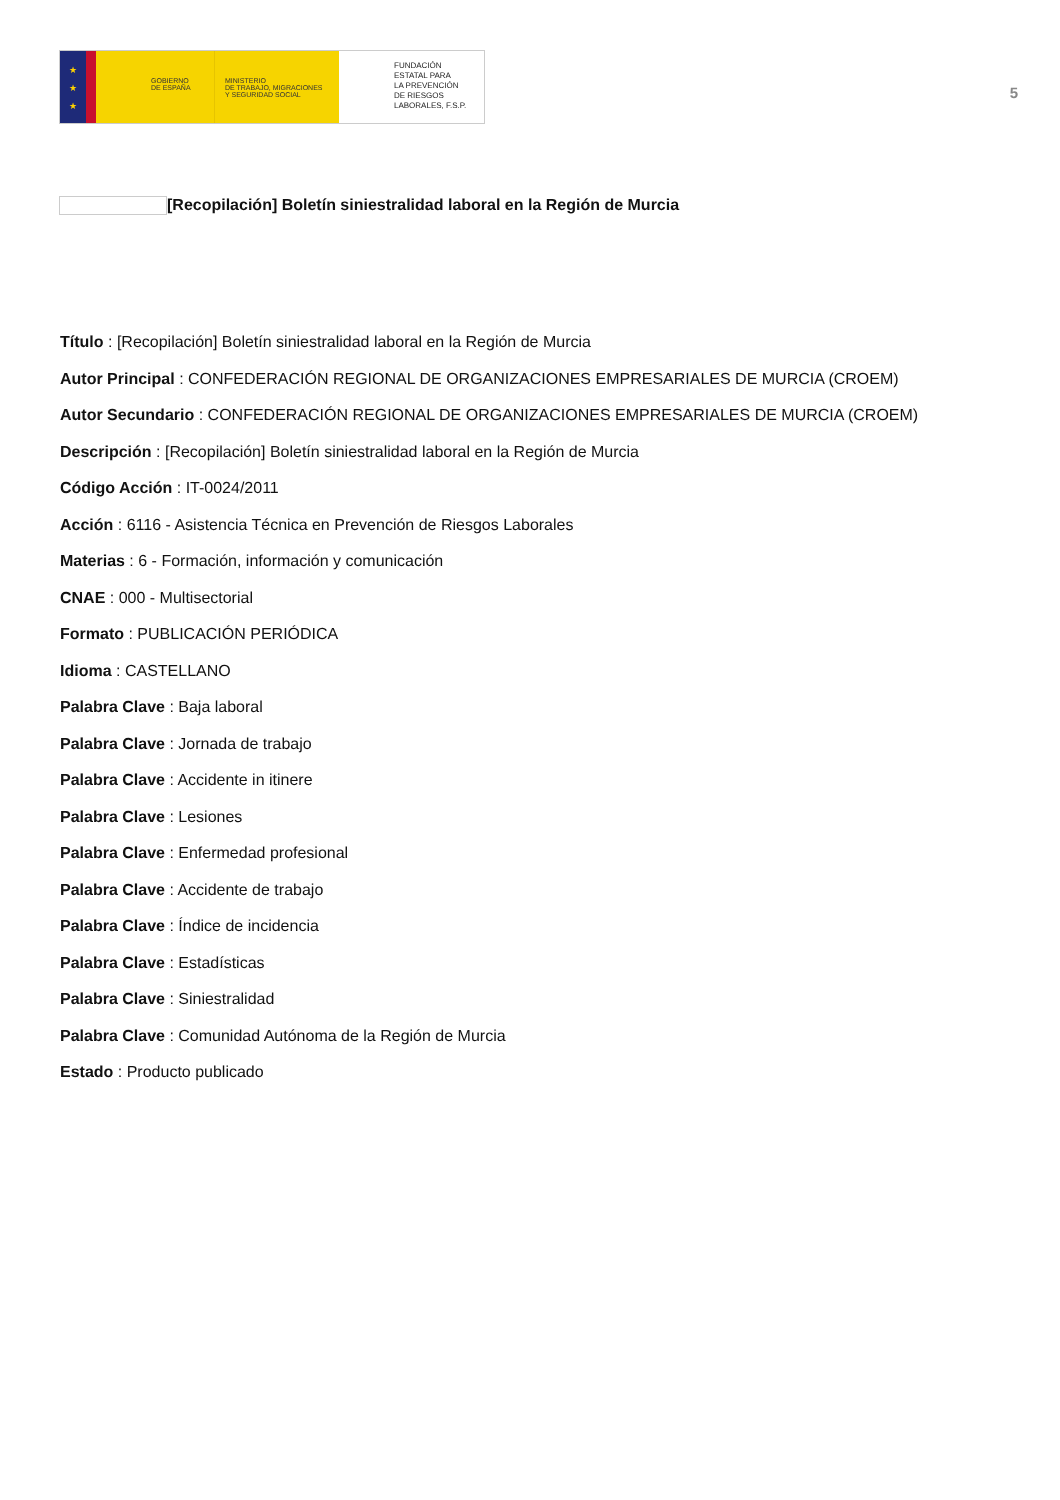★
★
★
GOBIERNO
DE ESPAÑA
MINISTERIO
DE TRABAJO, MIGRACIONES
Y SEGURIDAD SOCIAL
FUNDACIÓN
ESTATAL PARA
LA PREVENCIÓN
DE RIESGOS
LABORALES, F.S.P.
5
[Recopilación] Boletín siniestralidad laboral en la Región de Murcia
Título : [Recopilación] Boletín siniestralidad laboral en la Región de Murcia
Autor Principal : CONFEDERACIÓN REGIONAL DE ORGANIZACIONES EMPRESARIALES DE MURCIA (CROEM)
Autor Secundario : CONFEDERACIÓN REGIONAL DE ORGANIZACIONES EMPRESARIALES DE MURCIA (CROEM)
Descripción : [Recopilación] Boletín siniestralidad laboral en la Región de Murcia
Código Acción : IT-0024/2011
Acción : 6116 - Asistencia Técnica en Prevención de Riesgos Laborales
Materias : 6 - Formación, información y comunicación
CNAE : 000 - Multisectorial
Formato : PUBLICACIÓN PERIÓDICA
Idioma : CASTELLANO
Palabra Clave : Baja laboral
Palabra Clave : Jornada de trabajo
Palabra Clave : Accidente in itinere
Palabra Clave : Lesiones
Palabra Clave : Enfermedad profesional
Palabra Clave : Accidente de trabajo
Palabra Clave : Índice de incidencia
Palabra Clave : Estadísticas
Palabra Clave : Siniestralidad
Palabra Clave : Comunidad Autónoma de la Región de Murcia
Estado : Producto publicado